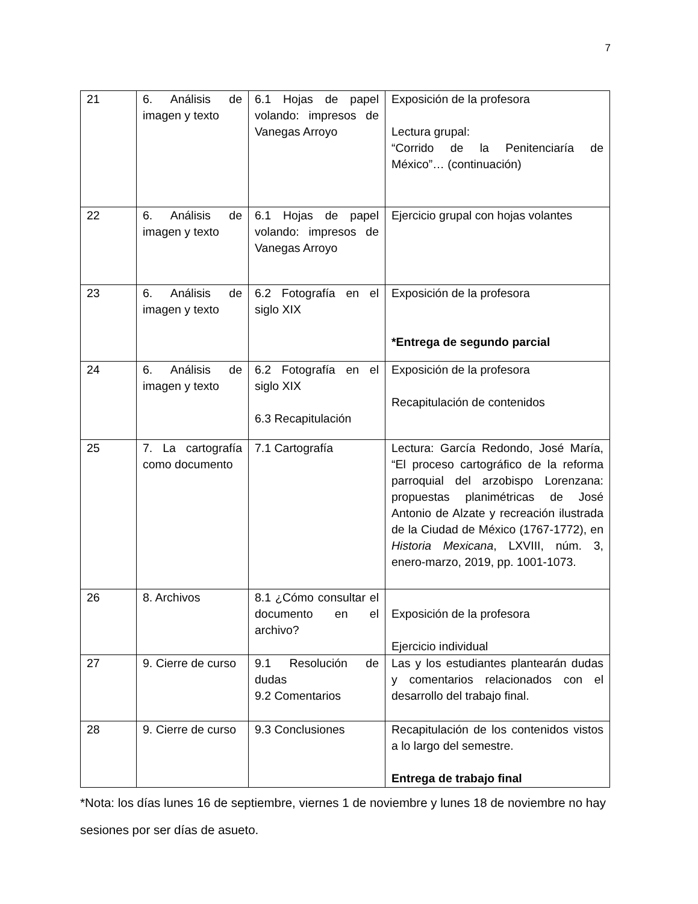7
| 21 | 6. Análisis de imagen y texto | 6.1 Hojas de papel volando: impresos de Vanegas Arroyo | Exposición de la profesora Lectura grupal: “Corrido de la Penitenciaría de México”… (continuación) |
| 22 | 6. Análisis de imagen y texto | 6.1 Hojas de papel volando: impresos de Vanegas Arroyo | Ejercicio grupal con hojas volantes |
| 23 | 6. Análisis de imagen y texto | 6.2 Fotografía en el siglo XIX | Exposición de la profesora *Entrega de segundo parcial |
| 24 | 6. Análisis de imagen y texto | 6.2 Fotografía en el siglo XIX 6.3 Recapitulación | Exposición de la profesora Recapitulación de contenidos |
| 25 | 7. La cartografía como documento | 7.1 Cartografía | Lectura: García Redondo, José María, “El proceso cartográfico de la reforma parroquial del arzobispo Lorenzana: propuestas planimétricas de José Antonio de Alzate y recreación ilustrada de la Ciudad de México (1767-1772), en Historia Mexicana , LXVIII, núm. 3, enero-marzo, 2019, pp. 1001-1073. |
| 26 | 8. Archivos | 8.1 ¿Cómo consultar el documento en el archivo? | Exposición de la profesora Ejercicio individual |
| 27 | 9. Cierre de curso | 9.1 Resolución de dudas 9.2 Comentarios | Las y los estudiantes plantearán dudas y comentarios relacionados con el desarrollo del trabajo final. |
| 28 | 9. Cierre de curso | 9.3 Conclusiones | Recapitulación de los contenidos vistos a lo largo del semestre. Entrega de trabajo final |
*Nota: los días lunes 16 de septiembre, viernes 1 de noviembre y lunes 18 de noviembre no hay sesiones por ser días de asueto.